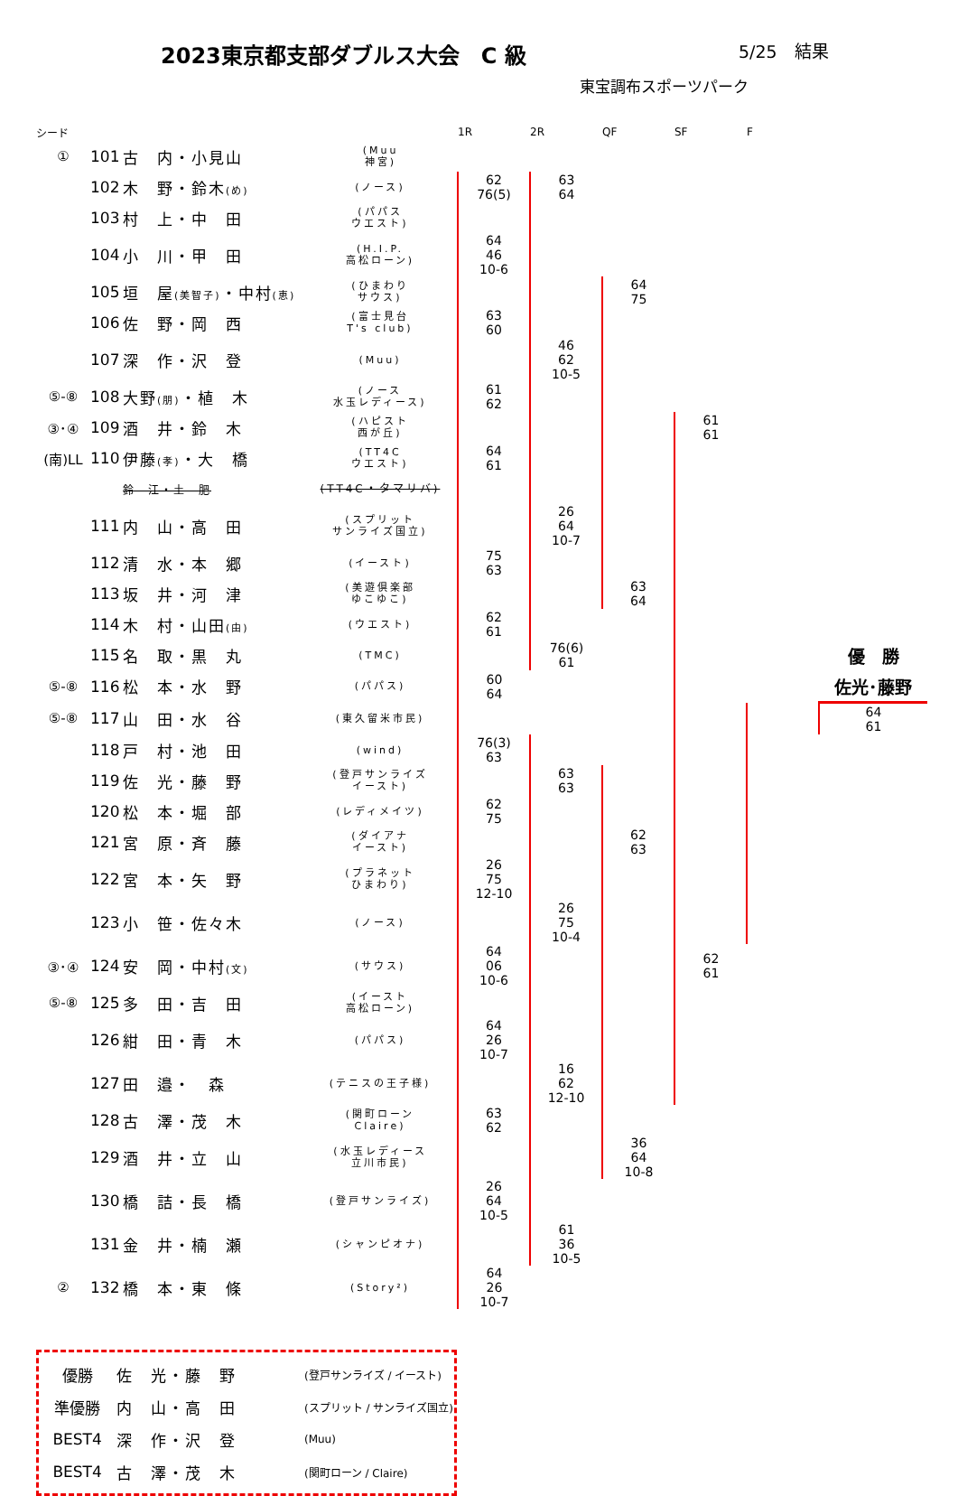2023東京都支部ダブルス大会　C 級
5/25　結果
東宝調布スポーツパーク
| シード | | | | 1R | 2R | QF | SF | F | |
| --- | --- | --- | --- | --- | --- | --- | --- | --- | --- |
| ① | 101 | 古 内・小見山 | (Muu 神宮) | | | | | | |
| | 102 | 木 野・鈴木 (め) | (ノース) | 62 76(5) | 63 64 | | | | |
| | 103 | 村 上・中 田 | (パパス ウエスト) | | | | | | |
| | 104 | 小 川・甲 田 | (H.I.P. 高松ローン) | 64 46 10-6 | | | | | |
| | 105 | 垣 屋 (美智子) ・中村 (恵) | (ひまわり サウス) | | | 64 75 | | | |
| | 106 | 佐 野・岡 西 | (富士見台 T's club) | 63 60 | | | | | |
| | 107 | 深 作・沢 登 | (Muu) | | 46 62 10-5 | | | | |
| ⑤-⑧ | 108 | 大野 (朋) ・植 木 | (ノース 水玉レディース) | 61 62 | | | | | |
| ③･④ | 109 | 酒 井・鈴 木 | (ハピスト 西が丘) | | | | 61 61 | | |
| (南)LL | 110 | 伊藤 (孝) ・大 橋 | (TT4C ウエスト) | 64 61 | | | | | |
| | | 鈴 江・土 肥 | (TT4C・タマリバ) | | | | | | |
| | 111 | 内 山・高 田 | (スプリット サンライズ国立) | | 26 64 10-7 | | | | |
| | 112 | 清 水・本 郷 | (イースト) | 75 63 | | | | | |
| | 113 | 坂 井・河 津 | (美遊倶楽部 ゆこゆこ) | | | 63 64 | | | |
| | 114 | 木 村・山田 (由) | (ウエスト) | 62 61 | | | | | |
| | 115 | 名 取・黒 丸 | (TMC) | | 76(6) 61 | | | | 優 勝 |
| ⑤-⑧ | 116 | 松 本・水 野 | (パパス) | 60 64 | | | | | 佐光･藤野 |
| ⑤-⑧ | 117 | 山 田・水 谷 | (東久留米市民) | | | | | | 64 61 |
| | 118 | 戸 村・池 田 | (wind) | 76(3) 63 | | | | | |
| | 119 | 佐 光・藤 野 | (登戸サンライズ イースト) | | 63 63 | | | | |
| | 120 | 松 本・堀 部 | (レディメイツ) | 62 75 | | | | | |
| | 121 | 宮 原・斉 藤 | (ダイアナ イースト) | | | 62 63 | | | |
| | 122 | 宮 本・矢 野 | (プラネット ひまわり) | 26 75 12-10 | | | | | |
| | 123 | 小 笹・佐々木 | (ノース) | | 26 75 10-4 | | | | |
| ③･④ | 124 | 安 岡・中村 (文) | (サウス) | 64 06 10-6 | | | 62 61 | | |
| ⑤-⑧ | 125 | 多 田・吉 田 | (イースト 高松ローン) | | | | | | |
| | 126 | 紺 田・青 木 | (パパス) | 64 26 10-7 | | | | | |
| | 127 | 田 邉・ 森 | (テニスの王子様) | | 16 62 12-10 | | | | |
| | 128 | 古 澤・茂 木 | (関町ローン Claire) | 63 62 | | | | | |
| | 129 | 酒 井・立 山 | (水玉レディース 立川市民) | | | 36 64 10-8 | | | |
| | 130 | 橋 詰・長 橋 | (登戸サンライズ) | 26 64 10-5 | | | | | |
| | 131 | 金 井・楠 瀬 | (シャンピオナ) | | 61 36 10-5 | | | | |
| ② | 132 | 橋 本・東 條 | (Story²) | 64 26 10-7 | | | | | |
| 優勝 | 佐 光・藤 野 | (登戸サンライズ / イースト) |
| 準優勝 | 内 山・高 田 | (スプリット / サンライズ国立) |
| BEST4 | 深 作・沢 登 | (Muu) |
| BEST4 | 古 澤・茂 木 | (関町ローン / Claire) |